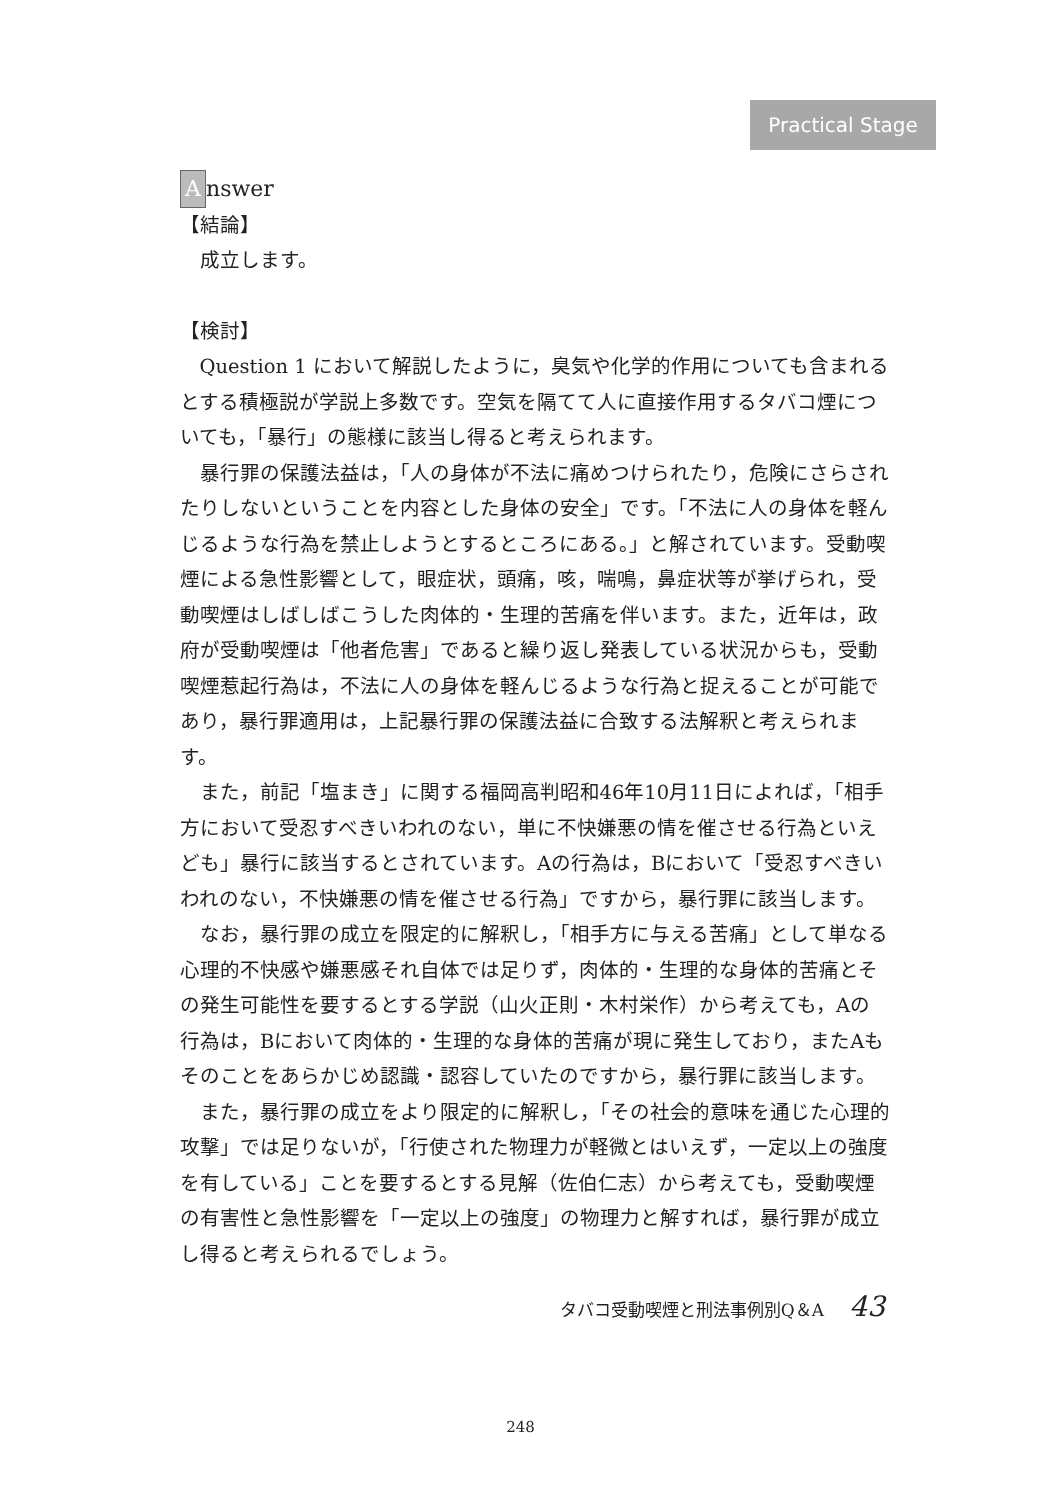Practical Stage
Answer
【結論】
成立します。
【検討】
Question 1 において解説したように，臭気や化学的作用についても含まれるとする積極説が学説上多数です。空気を隔てて人に直接作用するタバコ煙についても，「暴行」の態様に該当し得ると考えられます。
暴行罪の保護法益は，「人の身体が不法に痛めつけられたり，危険にさらされたりしないということを内容とした身体の安全」です。「不法に人の身体を軽んじるような行為を禁止しようとするところにある。」と解されています。受動喫煙による急性影響として，眼症状，頭痛，咳，喘鳴，鼻症状等が挙げられ，受動喫煙はしばしばこうした肉体的・生理的苦痛を伴います。また，近年は，政府が受動喫煙は「他者危害」であると繰り返し発表している状況からも，受動喫煙惹起行為は，不法に人の身体を軽んじるような行為と捉えることが可能であり，暴行罪適用は，上記暴行罪の保護法益に合致する法解釈と考えられます。
また，前記「塩まき」に関する福岡高判昭和46年10月11日によれば，「相手方において受忍すべきいわれのない，単に不快嫌悪の情を催させる行為といえども」暴行に該当するとされています。Aの行為は，Bにおいて「受忍すべきいわれのない，不快嫌悪の情を催させる行為」ですから，暴行罪に該当します。
なお，暴行罪の成立を限定的に解釈し，「相手方に与える苦痛」として単なる心理的不快感や嫌悪感それ自体では足りず，肉体的・生理的な身体的苦痛とその発生可能性を要するとする学説（山火正則・木村栄作）から考えても，Aの行為は，Bにおいて肉体的・生理的な身体的苦痛が現に発生しており，またAもそのことをあらかじめ認識・認容していたのですから，暴行罪に該当します。
また，暴行罪の成立をより限定的に解釈し，「その社会的意味を通じた心理的攻撃」では足りないが，「行使された物理力が軽微とはいえず，一定以上の強度を有している」ことを要するとする見解（佐伯仁志）から考えても，受動喫煙の有害性と急性影響を「一定以上の強度」の物理力と解すれば，暴行罪が成立し得ると考えられるでしょう。
タバコ受動喫煙と刑法事例別Q＆A 43
248